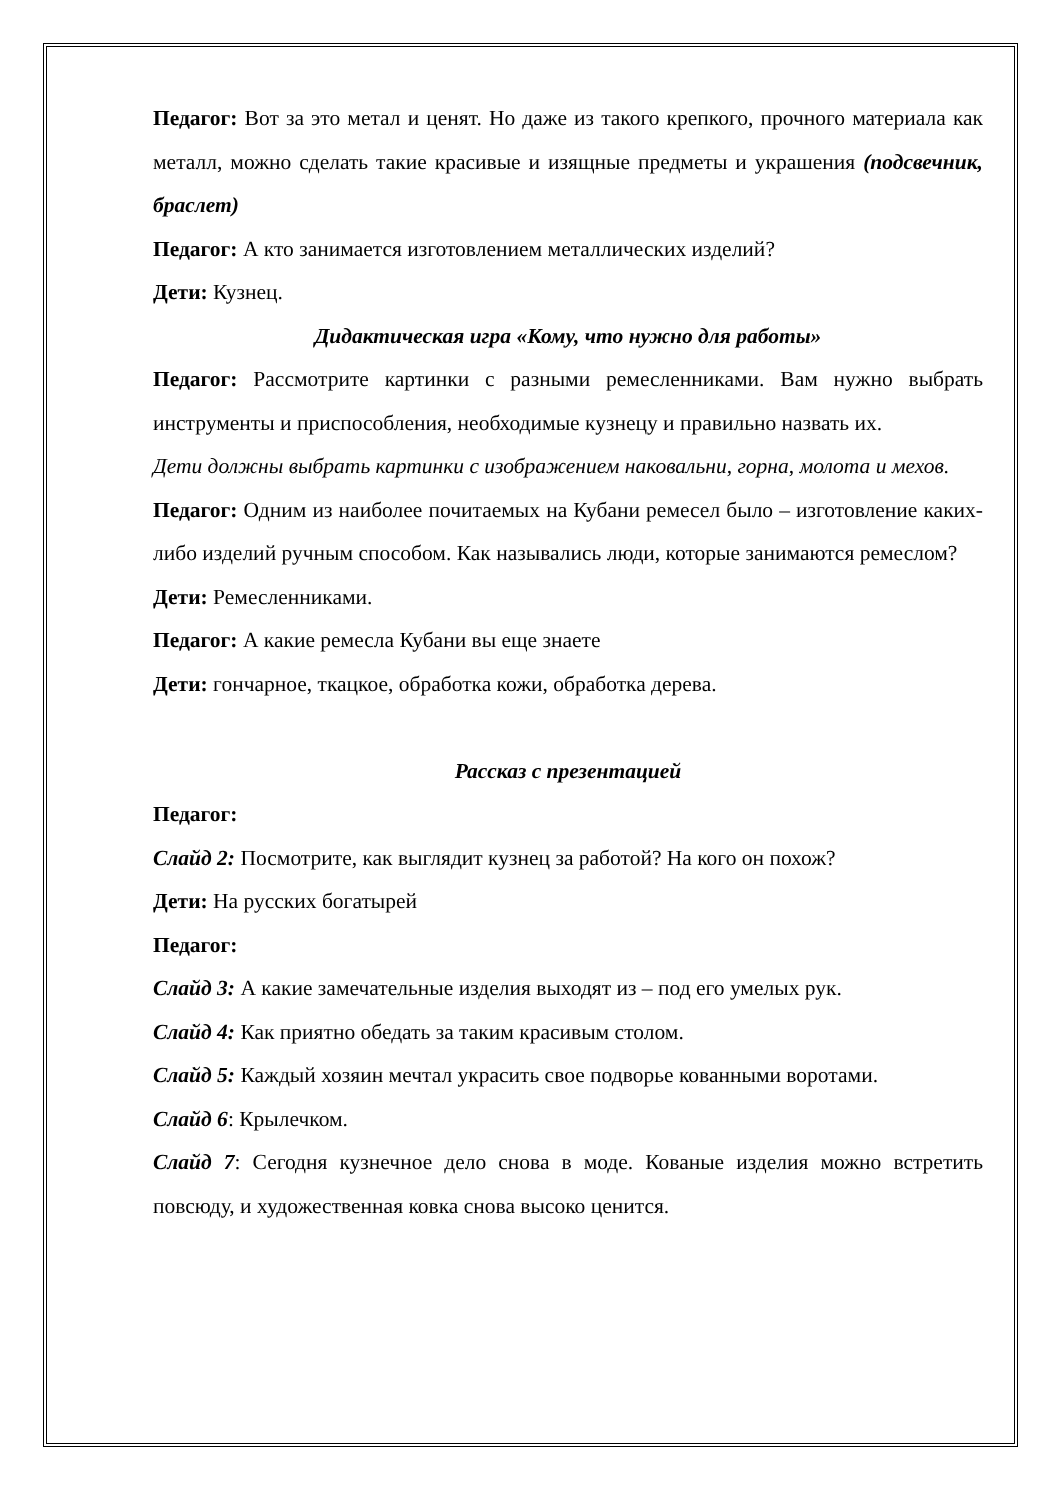Педагог: Вот за это метал и ценят. Но даже из такого крепкого, прочного материала как металл, можно сделать такие красивые и изящные предметы и украшения (подсвечник, браслет)
Педагог: А кто занимается изготовлением металлических изделий?
Дети: Кузнец.
Дидактическая игра «Кому, что нужно для работы»
Педагог: Рассмотрите картинки с разными ремесленниками. Вам нужно выбрать инструменты и приспособления, необходимые кузнецу и правильно назвать их.
Дети должны выбрать картинки с изображением наковальни, горна, молота и мехов.
Педагог: Одним из наиболее почитаемых на Кубани ремесел было – изготовление каких-либо изделий ручным способом. Как назывались люди, которые занимаются ремеслом?
Дети: Ремесленниками.
Педагог: А какие ремесла Кубани вы еще знаете
Дети: гончарное, ткацкое, обработка кожи, обработка дерева.
Рассказ с презентацией
Педагог:
Слайд 2: Посмотрите, как выглядит кузнец за работой? На кого он похож?
Дети: На русских богатырей
Педагог:
Слайд 3: А какие замечательные изделия выходят из – под его умелых рук.
Слайд 4: Как приятно обедать за таким красивым столом.
Слайд 5: Каждый хозяин мечтал украсить свое подворье кованными воротами.
Слайд 6: Крылечком.
Слайд 7: Сегодня кузнечное дело снова в моде. Кованые изделия можно встретить повсюду, и художественная ковка снова высоко ценится.